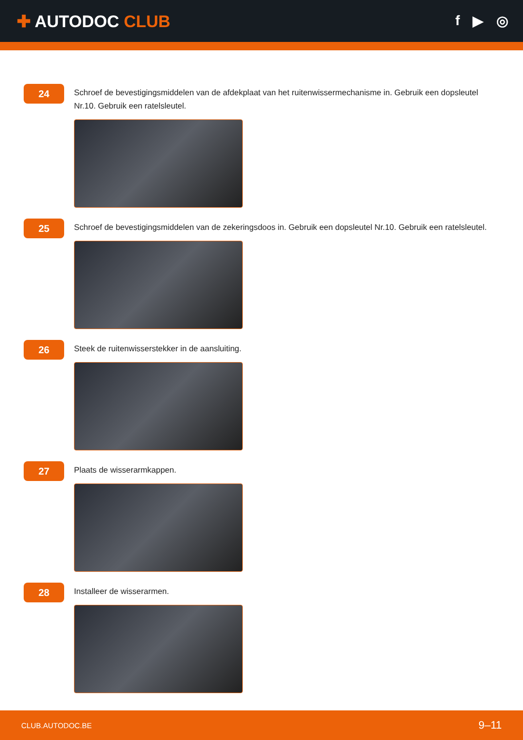✚ AUTODOC CLUB
f ▶ ◎
24
Schroef de bevestigingsmiddelen van de afdekplaat van het ruitenwissermechanisme in. Gebruik een dopsleutel Nr.10. Gebruik een ratelsleutel.
25
Schroef de bevestigingsmiddelen van de zekeringsdoos in. Gebruik een dopsleutel Nr.10. Gebruik een ratelsleutel.
26
Steek de ruitenwisserstekker in de aansluiting.
27
Plaats de wisserarmkappen.
28
Installeer de wisserarmen.
CLUB.AUTODOC.BE 9–11